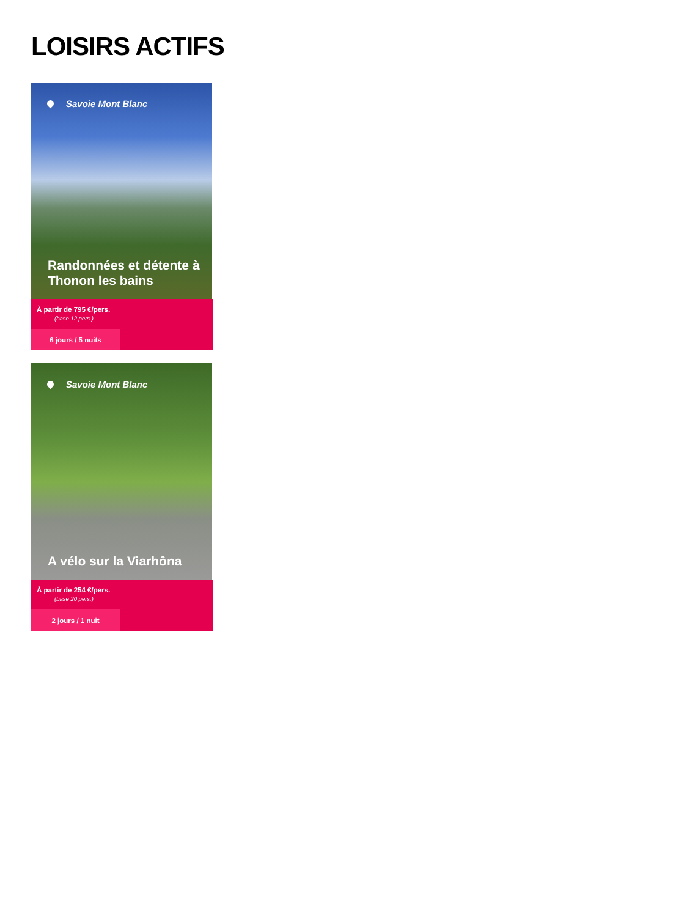LOISIRS ACTIFS
Savoie Mont Blanc
Randonnées et détente à Thonon les bains
À partir de 795 €/pers.
(base 12 pers.)
6 jours / 5 nuits
Savoie Mont Blanc
A vélo sur la Viarhôna
À partir de 254 €/pers.
(base 20 pers.)
2 jours / 1 nuit